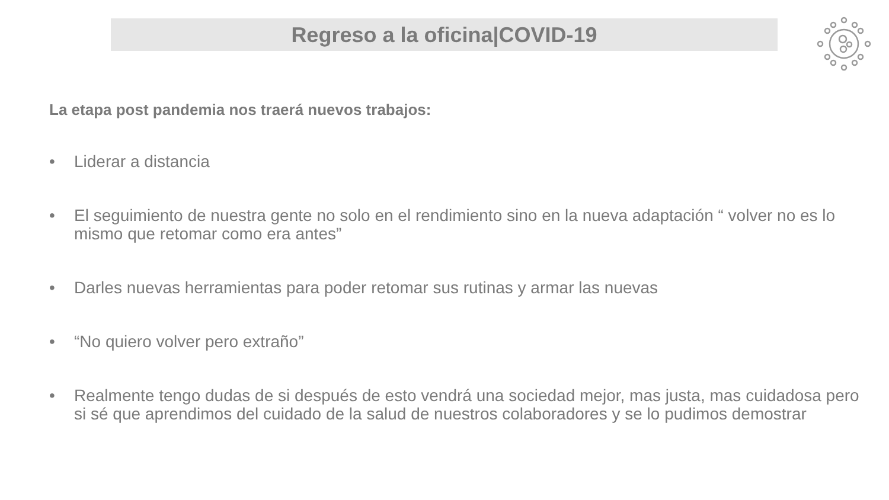Regreso a la oficina|COVID-19
La etapa post pandemia nos traerá nuevos trabajos:
• Liderar a distancia
• El seguimiento de nuestra gente no solo en el rendimiento sino en la nueva adaptación “ volver no es lo mismo que retomar como era antes”
• Darles nuevas herramientas para poder retomar sus rutinas y armar las nuevas
• “No quiero volver pero extraño”
• Realmente tengo dudas de si después de esto vendrá una sociedad mejor, mas justa, mas cuidadosa pero si sé que aprendimos del cuidado de la salud de nuestros colaboradores y se lo pudimos demostrar